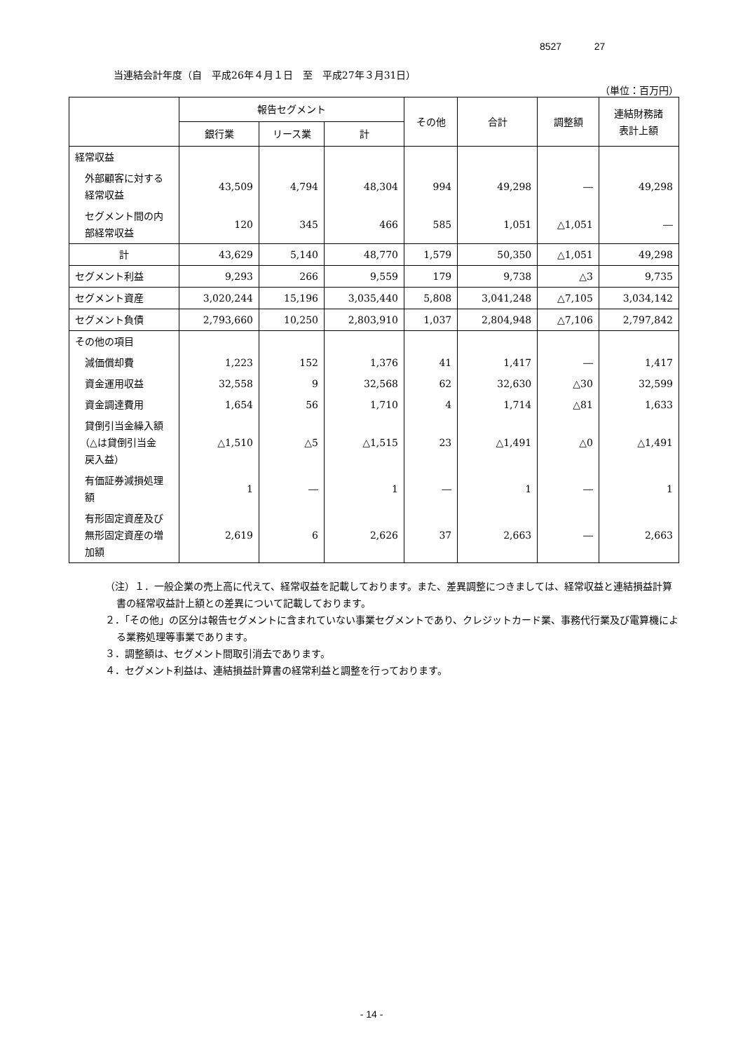8527 27
当連結会計年度（自　平成26年４月１日　至　平成27年３月31日）
（単位：百万円）
| | 報告セグメント | | | その他 | 合計 | 調整額 | 連結財務諸 表計上額 |
| --- | --- | --- | --- | --- | --- | --- | --- |
| | 銀行業 | リース業 | 計 | | | | |
| 経常収益 | | | | | | | |
| 外部顧客に対する 経常収益 | 43,509 | 4,794 | 48,304 | 994 | 49,298 | ― | 49,298 |
| セグメント間の内 部経常収益 | 120 | 345 | 466 | 585 | 1,051 | △1,051 | ― |
| 計 | 43,629 | 5,140 | 48,770 | 1,579 | 50,350 | △1,051 | 49,298 |
| セグメント利益 | 9,293 | 266 | 9,559 | 179 | 9,738 | △3 | 9,735 |
| セグメント資産 | 3,020,244 | 15,196 | 3,035,440 | 5,808 | 3,041,248 | △7,105 | 3,034,142 |
| セグメント負債 | 2,793,660 | 10,250 | 2,803,910 | 1,037 | 2,804,948 | △7,106 | 2,797,842 |
| その他の項目 | | | | | | | |
| 減価償却費 | 1,223 | 152 | 1,376 | 41 | 1,417 | ― | 1,417 |
| 資金運用収益 | 32,558 | 9 | 32,568 | 62 | 32,630 | △30 | 32,599 |
| 資金調達費用 | 1,654 | 56 | 1,710 | 4 | 1,714 | △81 | 1,633 |
| 貸倒引当金繰入額 （△は貸倒引当金 戻入益） | △1,510 | △5 | △1,515 | 23 | △1,491 | △0 | △1,491 |
| 有価証券減損処理 額 | 1 | ― | 1 | ― | 1 | ― | 1 |
| 有形固定資産及び 無形固定資産の増 加額 | 2,619 | 6 | 2,626 | 37 | 2,663 | ― | 2,663 |
（注）１．一般企業の売上高に代えて、経常収益を記載しております。また、差異調整につきましては、経常収益と連結損益計算書の経常収益計上額との差異について記載しております。
２．「その他」の区分は報告セグメントに含まれていない事業セグメントであり、クレジットカード業、事務代行業及び電算機による業務処理等事業であります。
３．調整額は、セグメント間取引消去であります。
４．セグメント利益は、連結損益計算書の経常利益と調整を行っております。
- 14 -